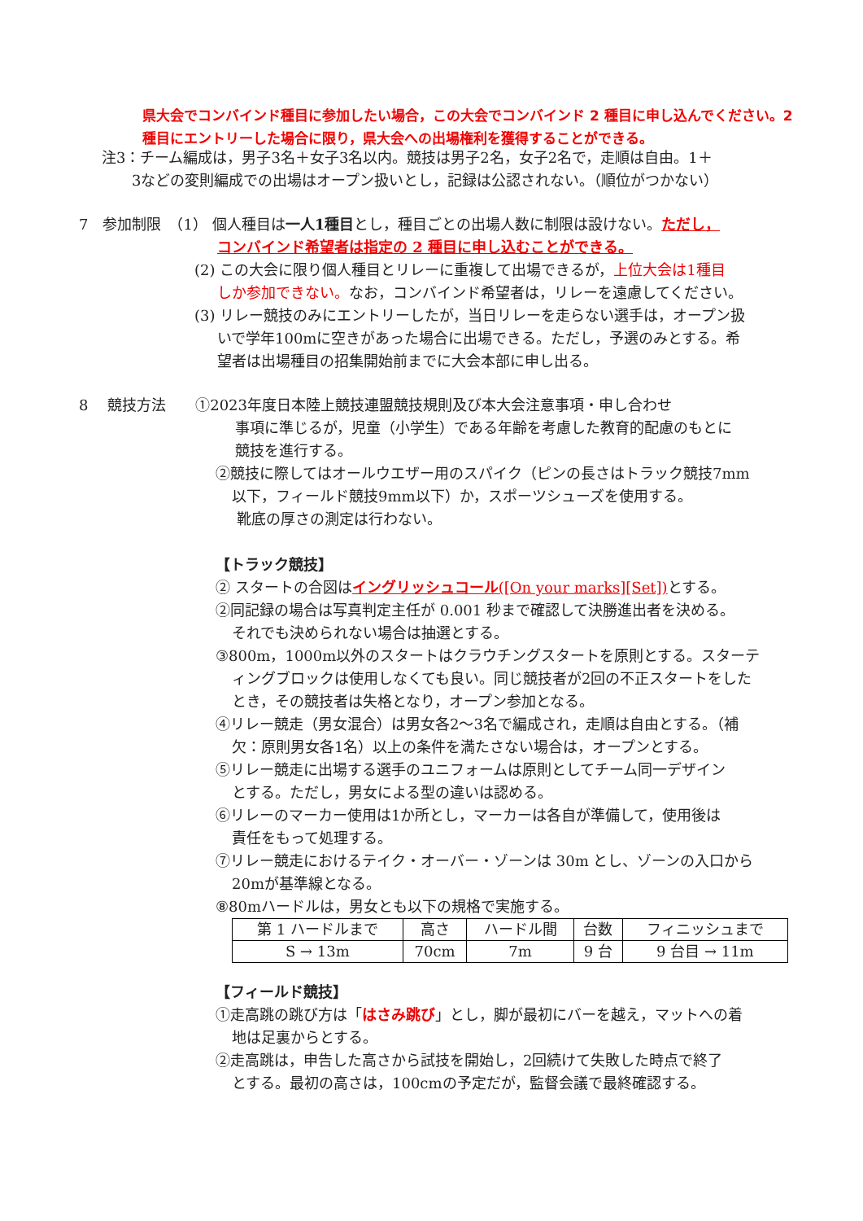県大会でコンバインド種目に参加したい場合，この大会でコンバインド 2 種目に申し込んでください。2 種目にエントリーした場合に限り，県大会への出場権利を獲得することができる。
注3：チーム編成は，男子3名＋女子3名以内。競技は男子2名，女子2名で，走順は自由。1＋
3などの変則編成での出場はオープン扱いとし，記録は公認されない。（順位がつかない）
7　参加制限　（1） 個人種目は一人1種目とし，種目ごとの出場人数に制限は設けない。ただし，
コンバインド希望者は指定の 2 種目に申し込むことができる。
(2) この大会に限り個人種目とリレーに重複して出場できるが，上位大会は1種目
しか参加できない。なお，コンバインド希望者は，リレーを遠慮してください。
(3) リレー競技のみにエントリーしたが，当日リレーを走らない選手は，オープン扱
いで学年100mに空きがあった場合に出場できる。ただし，予選のみとする。希
望者は出場種目の招集開始前までに大会本部に申し出る。
8　 競技方法　　①2023年度日本陸上競技連盟競技規則及び本大会注意事項・申し合わせ
事項に準じるが，児童（小学生）である年齢を考慮した教育的配慮のもとに
競技を進行する。
②競技に際してはオールウエザー用のスパイク（ピンの長さはトラック競技7mm
以下，フィールド競技9mm以下）か，スポーツシューズを使用する。
靴底の厚さの測定は行わない。
【トラック競技】
② スタートの合図はイングリッシュコール([On your marks][Set]) とする。
②同記録の場合は写真判定主任が 0.001 秒まで確認して決勝進出者を決める。
それでも決められない場合は抽選とする。
③800m，1000m以外のスタートはクラウチングスタートを原則とする。スターテ
ィングブロックは使用しなくても良い。同じ競技者が2回の不正スタートをした
とき，その競技者は失格となり，オープン参加となる。
④リレー競走（男女混合）は男女各2～3名で編成され，走順は自由とする。（補
欠：原則男女各1名）以上の条件を満たさない場合は，オープンとする。
⑤リレー競走に出場する選手のユニフォームは原則としてチーム同一デザイン
とする。ただし，男女による型の違いは認める。
⑥リレーのマーカー使用は1か所とし，マーカーは各自が準備して，使用後は
責任をもって処理する。
⑦リレー競走におけるテイク・オーバー・ゾーンは 30m とし、ゾーンの入口から
20mが基準線となる。
⑧80mハードルは，男女とも以下の規格で実施する。
| 第 1 ハードルまで | 高さ | ハードル間 | 台数 | フィニッシュまで |
| S → 13m | 70cm | 7m | 9 台 | 9 台目 → 11m |
【フィールド競技】
①走高跳の跳び方は「はさみ跳び」とし，脚が最初にバーを越え，マットへの着
地は足裏からとする。
②走高跳は，申告した高さから試技を開始し，2回続けて失敗した時点で終了
とする。最初の高さは，100cmの予定だが，監督会議で最終確認する。